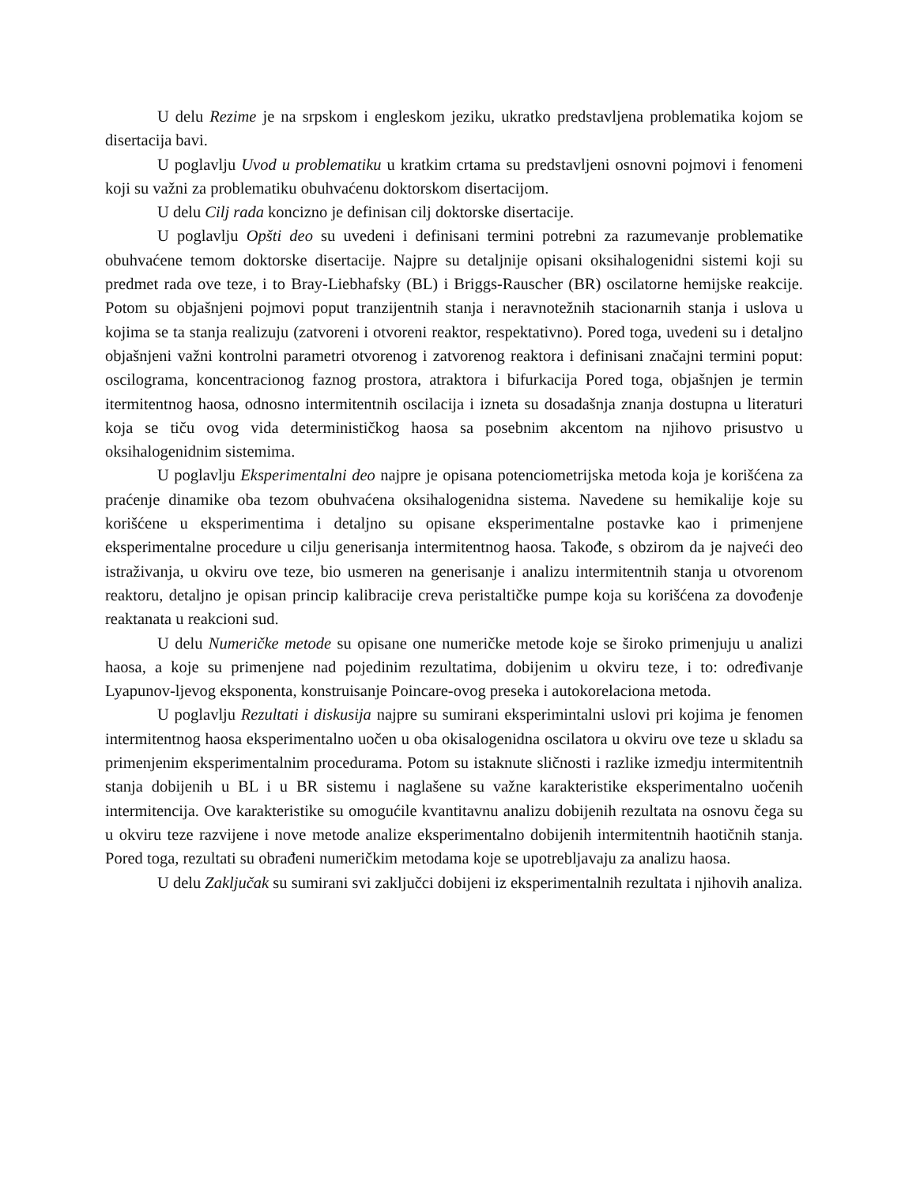U delu Rezime je na srpskom i engleskom jeziku, ukratko predstavljena problematika kojom se disertacija bavi.
U poglavlju Uvod u problematiku u kratkim crtama su predstavljeni osnovni pojmovi i fenomeni koji su važni za problematiku obuhvaćenu doktorskom disertacijom.
U delu Cilj rada koncizno je definisan cilj doktorske disertacije.
U poglavlju Opšti deo su uvedeni i definisani termini potrebni za razumevanje problematike obuhvaćene temom doktorske disertacije. Najpre su detaljnije opisani oksihalogenidni sistemi koji su predmet rada ove teze, i to Bray-Liebhafsky (BL) i Briggs-Rauscher (BR) oscilatorne hemijske reakcije. Potom su objašnjeni pojmovi poput tranzijentnih stanja i neravnotežnih stacionarnih stanja i uslova u kojima se ta stanja realizuju (zatvoreni i otvoreni reaktor, respektativno). Pored toga, uvedeni su i detaljno objašnjeni važni kontrolni parametri otvorenog i zatvorenog reaktora i definisani značajni termini poput: oscilograma, koncentracionog faznog prostora, atraktora i bifurkacija Pored toga, objašnjen je termin itermitentnog haosa, odnosno intermitentnih oscilacija i izneta su dosadašnja znanja dostupna u literaturi koja se tiču ovog vida determinističkog haosa sa posebnim akcentom na njihovo prisustvo u oksihalogenidnim sistemima.
U poglavlju Eksperimentalni deo najpre je opisana potenciometrijska metoda koja je korišćena za praćenje dinamike oba tezom obuhvaćena oksihalogenidna sistema. Navedene su hemikalije koje su korišćene u eksperimentima i detaljno su opisane eksperimentalne postavke kao i primenjene eksperimentalne procedure u cilju generisanja intermitentnog haosa. Takođe, s obzirom da je najveći deo istraživanja, u okviru ove teze, bio usmeren na generisanje i analizu intermitentnih stanja u otvorenom reaktoru, detaljno je opisan princip kalibracije creva peristaltičke pumpe koja su korišćena za dovođenje reaktanata u reakcioni sud.
U delu Numeričke metode su opisane one numeričke metode koje se široko primenjuju u analizi haosa, a koje su primenjene nad pojedinim rezultatima, dobijenim u okviru teze, i to: određivanje Lyapunov-ljevog eksponenta, konstruisanje Poincare-ovog preseka i autokorelaciona metoda.
U poglavlju Rezultati i diskusija najpre su sumirani eksperimintalni uslovi pri kojima je fenomen intermitentnog haosa eksperimentalno uočen u oba okisalogenidna oscilatora u okviru ove teze u skladu sa primenjenim eksperimentalnim procedurama. Potom su istaknute sličnosti i razlike izmedju intermitentnih stanja dobijenih u BL i u BR sistemu i naglašene su važne karakteristike eksperimentalno uočenih intermitencija. Ove karakteristike su omogućile kvantitavnu analizu dobijenih rezultata na osnovu čega su u okviru teze razvijene i nove metode analize eksperimentalno dobijenih intermitentnih haotičnih stanja. Pored toga, rezultati su obrađeni numeričkim metodama koje se upotrebljavaju za analizu haosa.
U delu Zaključak su sumirani svi zaključci dobijeni iz eksperimentalnih rezultata i njihovih analiza.